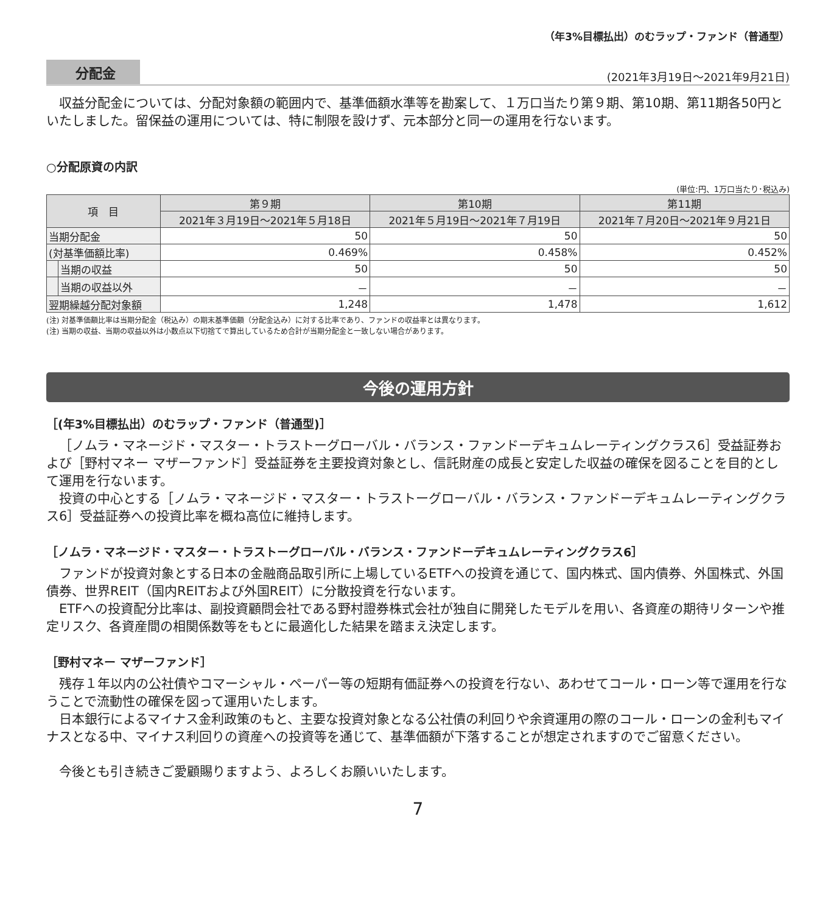（年3%目標払出）のむラップ・ファンド（普通型）
分配金 (2021年3月19日～2021年9月21日)
収益分配金については、分配対象額の範囲内で、基準価額水準等を勘案して、１万口当たり第９期、第10期、第11期各50円といたしました。留保益の運用については、特に制限を設けず、元本部分と同一の運用を行ないます。
○分配原資の内訳
(単位:円、1万口当たり･税込み)
| 項 目 | | 第９期 | 第10期 | 第11期 |
| --- | --- | --- | --- | --- |
| | | 2021年３月19日～2021年５月18日 | 2021年５月19日～2021年７月19日 | 2021年７月20日～2021年９月21日 |
| 当期分配金 | | 50 | 50 | 50 |
| (対基準価額比率) | | 0.469% | 0.458% | 0.452% |
| | 当期の収益 | 50 | 50 | 50 |
| | 当期の収益以外 | － | － | － |
| 翌期繰越分配対象額 | | 1,248 | 1,478 | 1,612 |
(注) 対基準価額比率は当期分配金（税込み）の期末基準価額（分配金込み）に対する比率であり、ファンドの収益率とは異なります。
(注) 当期の収益、当期の収益以外は小数点以下切捨てで算出しているため合計が当期分配金と一致しない場合があります。
今後の運用方針
［(年3%目標払出）のむラップ・ファンド（普通型)］
［ノムラ・マネージド・マスター・トラストーグローバル・バランス・ファンドーデキュムレーティングクラス6］受益証券および［野村マネー マザーファンド］受益証券を主要投資対象とし、信託財産の成長と安定した収益の確保を図ることを目的として運用を行ないます。
投資の中心とする［ノムラ・マネージド・マスター・トラストーグローバル・バランス・ファンドーデキュムレーティングクラス6］受益証券への投資比率を概ね高位に維持します。
［ノムラ・マネージド・マスター・トラストーグローバル・バランス・ファンドーデキュムレーティングクラス6］
ファンドが投資対象とする日本の金融商品取引所に上場しているETFへの投資を通じて、国内株式、国内債券、外国株式、外国債券、世界REIT（国内REITおよび外国REIT）に分散投資を行ないます。
ETFへの投資配分比率は、副投資顧問会社である野村證券株式会社が独自に開発したモデルを用い、各資産の期待リターンや推定リスク、各資産間の相関係数等をもとに最適化した結果を踏まえ決定します。
［野村マネー マザーファンド］
残存１年以内の公社債やコマーシャル・ペーパー等の短期有価証券への投資を行ない、あわせてコール・ローン等で運用を行なうことで流動性の確保を図って運用いたします。
日本銀行によるマイナス金利政策のもと、主要な投資対象となる公社債の利回りや余資運用の際のコール・ローンの金利もマイナスとなる中、マイナス利回りの資産への投資等を通じて、基準価額が下落することが想定されますのでご留意ください。
今後とも引き続きご愛顧賜りますよう、よろしくお願いいたします。
7